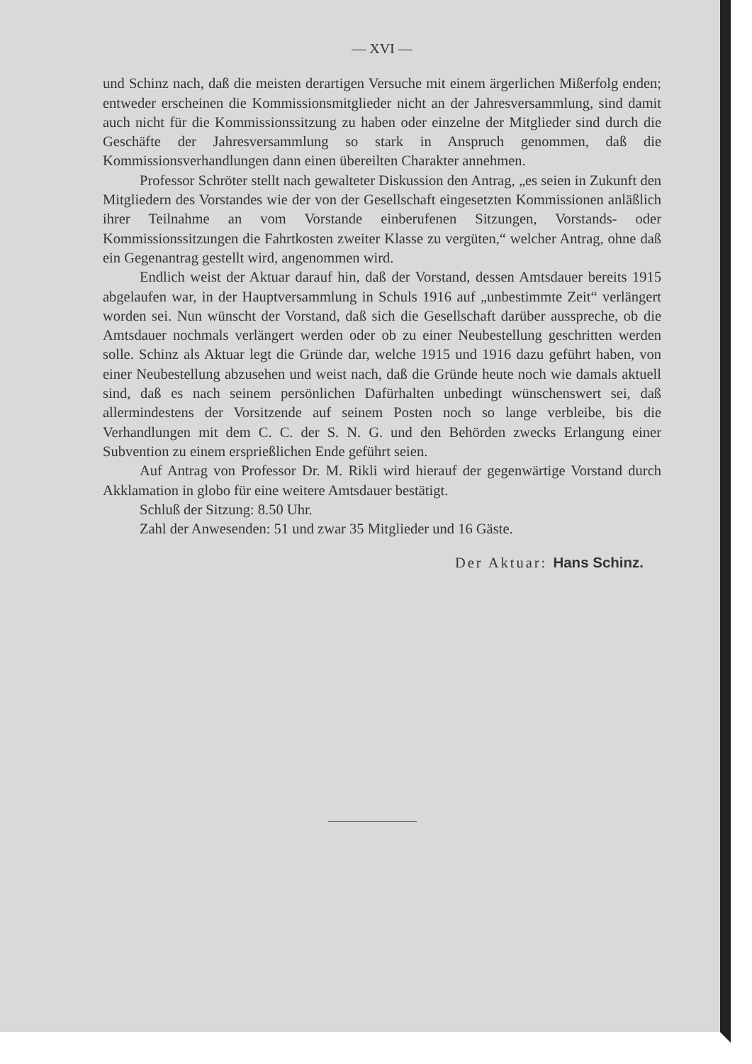— XVI —
und Schinz nach, daß die meisten derartigen Versuche mit einem ärgerlichen Mißerfolg enden; entweder erscheinen die Kommissionsmitglieder nicht an der Jahresversammlung, sind damit auch nicht für die Kommissionssitzung zu haben oder einzelne der Mitglieder sind durch die Geschäfte der Jahresversammlung so stark in Anspruch genommen, daß die Kommissionsverhandlungen dann einen übereilten Charakter annehmen.
Professor Schröter stellt nach gewalteter Diskussion den Antrag, „es seien in Zukunft den Mitgliedern des Vorstandes wie der von der Gesellschaft eingesetzten Kommissionen anläßlich ihrer Teilnahme an vom Vorstande einberufenen Sitzungen, Vorstands- oder Kommissionssitzungen die Fahrtkosten zweiter Klasse zu vergüten,“ welcher Antrag, ohne daß ein Gegenantrag gestellt wird, angenommen wird.
Endlich weist der Aktuar darauf hin, daß der Vorstand, dessen Amtsdauer bereits 1915 abgelaufen war, in der Hauptversammlung in Schuls 1916 auf „unbestimmte Zeit“ verlängert worden sei. Nun wünscht der Vorstand, daß sich die Gesellschaft darüber ausspreche, ob die Amtsdauer nochmals verlängert werden oder ob zu einer Neubestellung geschritten werden solle. Schinz als Aktuar legt die Gründe dar, welche 1915 und 1916 dazu geführt haben, von einer Neubestellung abzusehen und weist nach, daß die Gründe heute noch wie damals aktuell sind, daß es nach seinem persönlichen Dafürhalten unbedingt wünschenswert sei, daß allermindestens der Vorsitzende auf seinem Posten noch so lange verbleibe, bis die Verhandlungen mit dem C. C. der S. N. G. und den Behörden zwecks Erlangung einer Subvention zu einem ersprießlichen Ende geführt seien.
Auf Antrag von Professor Dr. M. Rikli wird hierauf der gegenwärtige Vorstand durch Akklamation in globo für eine weitere Amtsdauer bestätigt.
Schluß der Sitzung: 8.50 Uhr.
Zahl der Anwesenden: 51 und zwar 35 Mitglieder und 16 Gäste.
Der Aktuar: Hans Schinz.